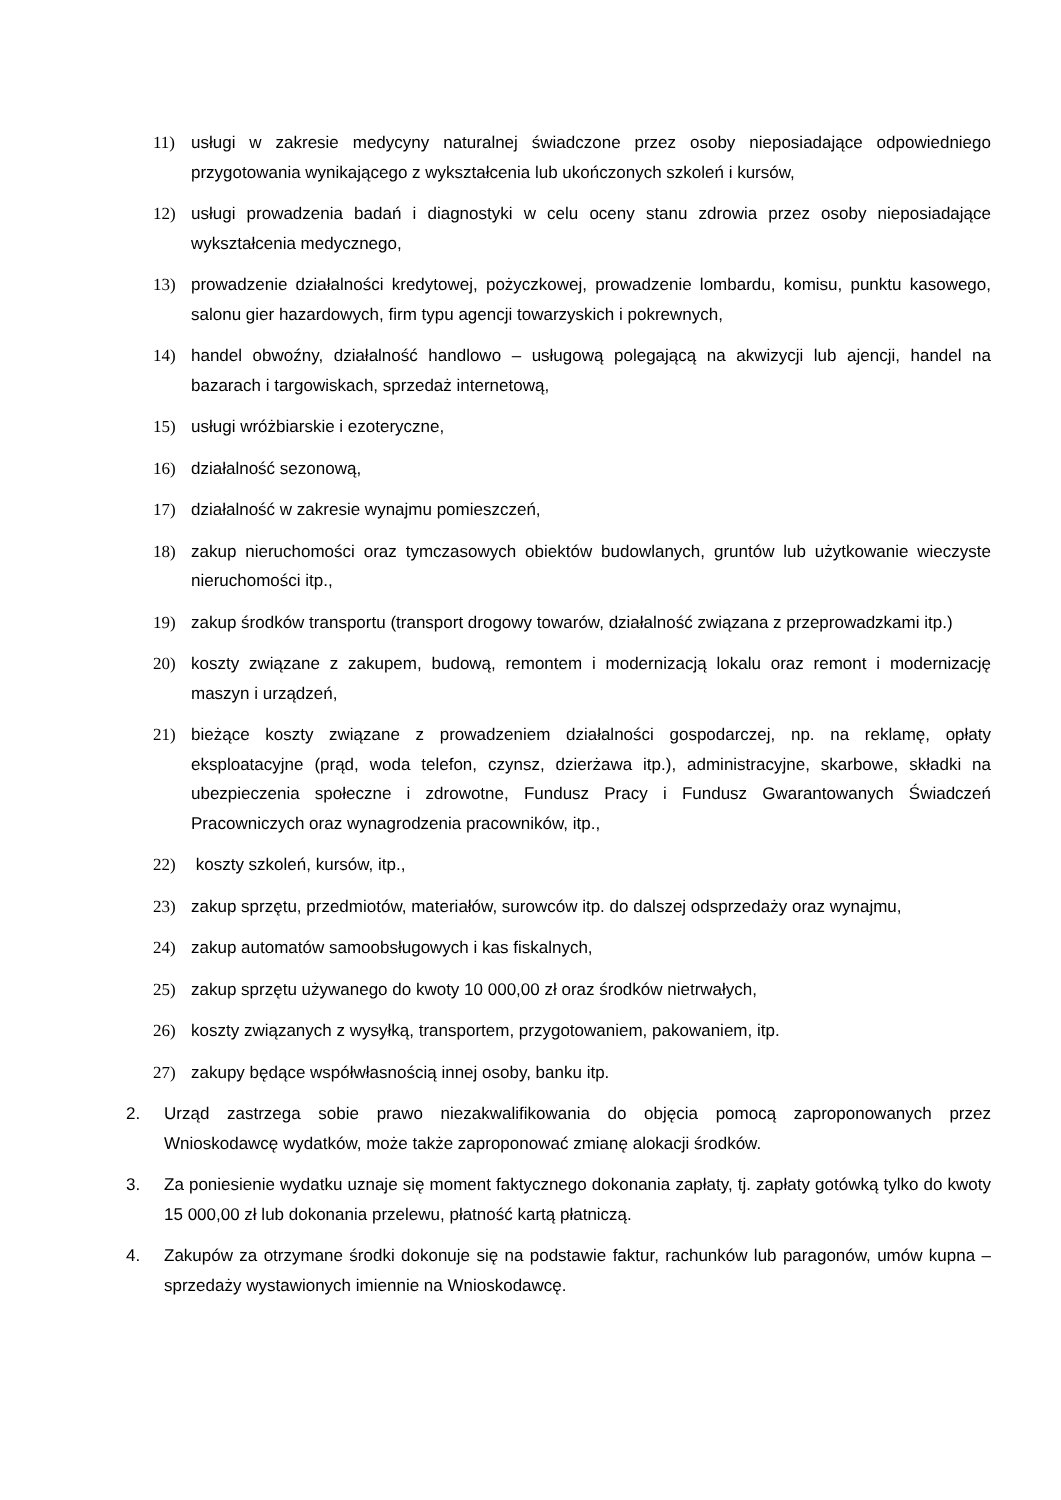11) usługi w zakresie medycyny naturalnej świadczone przez osoby nieposiadające odpowiedniego przygotowania wynikającego z wykształcenia lub ukończonych szkoleń i kursów,
12) usługi prowadzenia badań i diagnostyki w celu oceny stanu zdrowia przez osoby nieposiadające wykształcenia medycznego,
13) prowadzenie działalności kredytowej, pożyczkowej, prowadzenie lombardu, komisu, punktu kasowego, salonu gier hazardowych, firm typu agencji towarzyskich i pokrewnych,
14) handel obwoźny, działalność handlowo – usługową polegającą na akwizycji lub ajencji, handel na bazarach i targowiskach, sprzedaż internetową,
15) usługi wróżbiarskie i ezoteryczne,
16) działalność sezonową,
17) działalność w zakresie wynajmu pomieszczeń,
18) zakup nieruchomości oraz tymczasowych obiektów budowlanych, gruntów lub użytkowanie wieczyste nieruchomości itp.,
19) zakup środków transportu (transport drogowy towarów, działalność związana z przeprowadzkami itp.)
20) koszty związane z zakupem, budową, remontem i modernizacją lokalu oraz remont i modernizację maszyn i urządzeń,
21) bieżące koszty związane z prowadzeniem działalności gospodarczej, np. na reklamę, opłaty eksploatacyjne (prąd, woda telefon, czynsz, dzierżawa itp.), administracyjne, skarbowe, składki na ubezpieczenia społeczne i zdrowotne, Fundusz Pracy i Fundusz Gwarantowanych Świadczeń Pracowniczych oraz wynagrodzenia pracowników, itp.,
22) koszty szkoleń, kursów, itp.,
23) zakup sprzętu, przedmiotów, materiałów, surowców itp. do dalszej odsprzedaży oraz wynajmu,
24) zakup automatów samoobsługowych i kas fiskalnych,
25) zakup sprzętu używanego do kwoty 10 000,00 zł oraz środków nietrwałych,
26) koszty związanych z wysyłką, transportem, przygotowaniem, pakowaniem, itp.
27) zakupy będące współwłasnością innej osoby, banku itp.
2. Urząd zastrzega sobie prawo niezakwalifikowania do objęcia pomocą zaproponowanych przez Wnioskodawcę wydatków, może także zaproponować zmianę alokacji środków.
3. Za poniesienie wydatku uznaje się moment faktycznego dokonania zapłaty, tj. zapłaty gotówką tylko do kwoty 15 000,00 zł lub dokonania przelewu, płatność kartą płatniczą.
4. Zakupów za otrzymane środki dokonuje się na podstawie faktur, rachunków lub paragonów, umów kupna – sprzedaży wystawionych imiennie na Wnioskodawcę.